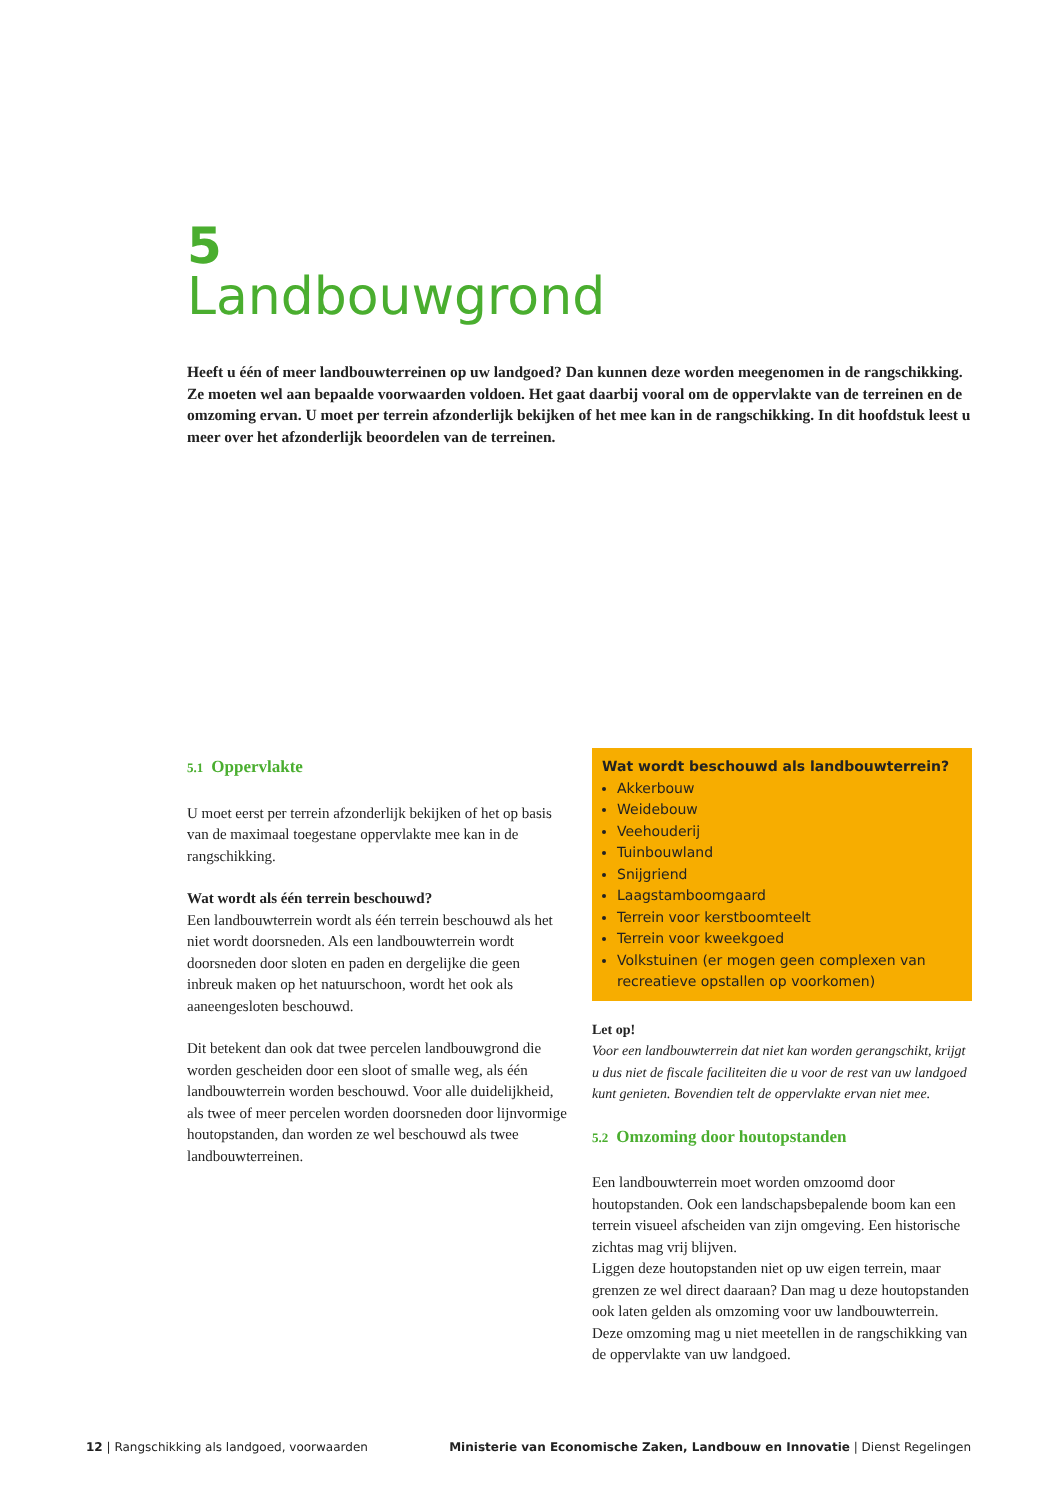5
Landbouwgrond
Heeft u één of meer landbouwterreinen op uw landgoed? Dan kunnen deze worden meegenomen in de rangschikking. Ze moeten wel aan bepaalde voorwaarden voldoen. Het gaat daarbij vooral om de oppervlakte van de terreinen en de omzoming ervan. U moet per terrein afzonderlijk bekijken of het mee kan in de rangschikking. In dit hoofdstuk leest u meer over het afzonderlijk beoordelen van de terreinen.
5.1 Oppervlakte
U moet eerst per terrein afzonderlijk bekijken of het op basis van de maximaal toegestane oppervlakte mee kan in de rangschikking.
Wat wordt als één terrein beschouwd?
Een landbouwterrein wordt als één terrein beschouwd als het niet wordt doorsneden. Als een landbouwterrein wordt doorsneden door sloten en paden en dergelijke die geen inbreuk maken op het natuurschoon, wordt het ook als aaneengesloten beschouwd.
Dit betekent dan ook dat twee percelen landbouwgrond die worden gescheiden door een sloot of smalle weg, als één landbouwterrein worden beschouwd. Voor alle duidelijkheid, als twee of meer percelen worden doorsneden door lijnvormige houtopstanden, dan worden ze wel beschouwd als twee landbouwterreinen.
Wat wordt beschouwd als landbouwterrein?
Akkerbouw
Weidebouw
Veehouderij
Tuinbouwland
Snijgriend
Laagstamboomgaard
Terrein voor kerstboomteelt
Terrein voor kweekgoed
Volkstuinen (er mogen geen complexen van recreatieve opstallen op voorkomen)
Let op!
Voor een landbouwterrein dat niet kan worden gerangschikt, krijgt u dus niet de fiscale faciliteiten die u voor de rest van uw landgoed kunt genieten. Bovendien telt de oppervlakte ervan niet mee.
5.2 Omzoming door houtopstanden
Een landbouwterrein moet worden omzoomd door houtopstanden. Ook een landschapsbepalende boom kan een terrein visueel afscheiden van zijn omgeving. Een historische zichtas mag vrij blijven.
Liggen deze houtopstanden niet op uw eigen terrein, maar grenzen ze wel direct daaraan? Dan mag u deze houtopstanden ook laten gelden als omzoming voor uw landbouwterrein. Deze omzoming mag u niet meetellen in de rangschikking van de oppervlakte van uw landgoed.
12 | Rangschikking als landgoed, voorwaarden Ministerie van Economische Zaken, Landbouw en Innovatie | Dienst Regelingen